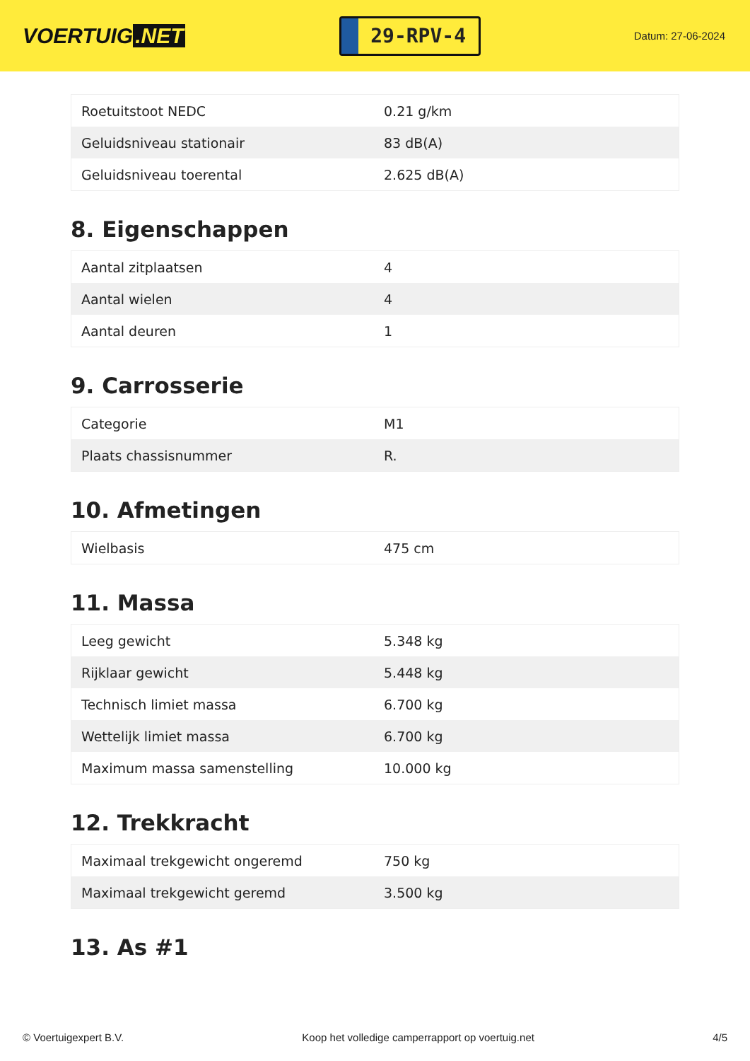VOERTUIG.NET
29-RPV-4
Datum: 27-06-2024
| Roetuitstoot NEDC | 0.21 g/km |
| Geluidsniveau stationair | 83 dB(A) |
| Geluidsniveau toerental | 2.625 dB(A) |
8. Eigenschappen
| Aantal zitplaatsen | 4 |
| Aantal wielen | 4 |
| Aantal deuren | 1 |
9. Carrosserie
| Categorie | M1 |
| Plaats chassisnummer | R. |
10. Afmetingen
| Wielbasis | 475 cm |
11. Massa
| Leeg gewicht | 5.348 kg |
| Rijklaar gewicht | 5.448 kg |
| Technisch limiet massa | 6.700 kg |
| Wettelijk limiet massa | 6.700 kg |
| Maximum massa samenstelling | 10.000 kg |
12. Trekkracht
| Maximaal trekgewicht ongeremd | 750 kg |
| Maximaal trekgewicht geremd | 3.500 kg |
13. As #1
© Voertuigexpert B.V. Koop het volledige camperrapport op voertuig.net 4/5